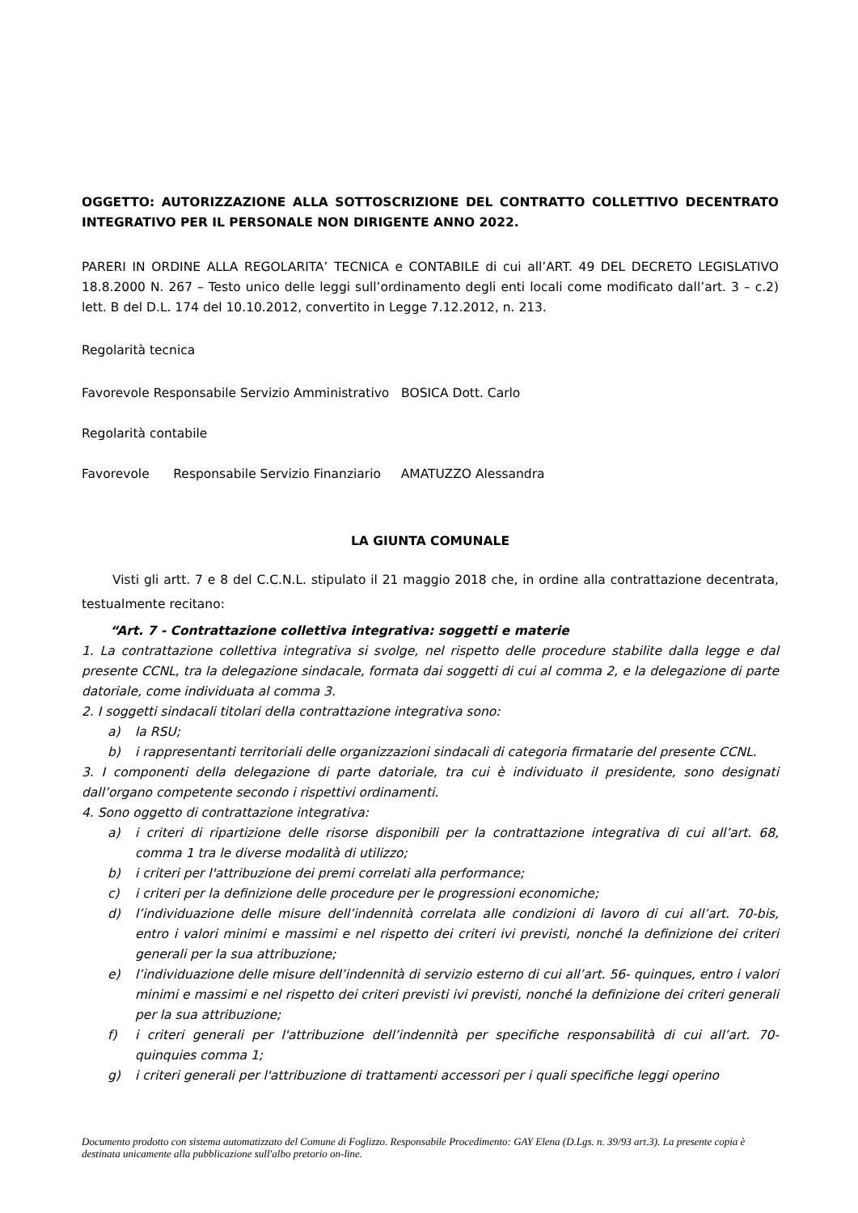OGGETTO: AUTORIZZAZIONE ALLA SOTTOSCRIZIONE DEL CONTRATTO COLLETTIVO DECENTRATO INTEGRATIVO PER IL PERSONALE NON DIRIGENTE ANNO 2022.
PARERI IN ORDINE ALLA REGOLARITA’ TECNICA e CONTABILE di cui all’ART. 49 DEL DECRETO LEGISLATIVO 18.8.2000 N. 267 – Testo unico delle leggi sull’ordinamento degli enti locali come modificato dall’art. 3 – c.2) lett. B del D.L. 174 del 10.10.2012, convertito in Legge 7.12.2012, n. 213.
Regolarità tecnica
Favorevole Responsabile Servizio Amministrativo BOSICA Dott. Carlo
Regolarità contabile
Favorevole Responsabile Servizio Finanziario AMATUZZO Alessandra
LA GIUNTA COMUNALE
Visti gli artt. 7 e 8 del C.C.N.L. stipulato il 21 maggio 2018 che, in ordine alla contrattazione decentrata, testualmente recitano:
“Art. 7 - Contrattazione collettiva integrativa: soggetti e materie
1. La contrattazione collettiva integrativa si svolge, nel rispetto delle procedure stabilite dalla legge e dal presente CCNL, tra la delegazione sindacale, formata dai soggetti di cui al comma 2, e la delegazione di parte datoriale, come individuata al comma 3.
2. I soggetti sindacali titolari della contrattazione integrativa sono:
a) la RSU;
b) i rappresentanti territoriali delle organizzazioni sindacali di categoria firmatarie del presente CCNL.
3. I componenti della delegazione di parte datoriale, tra cui è individuato il presidente, sono designati dall’organo competente secondo i rispettivi ordinamenti.
4. Sono oggetto di contrattazione integrativa:
a) i criteri di ripartizione delle risorse disponibili per la contrattazione integrativa di cui all’art. 68, comma 1 tra le diverse modalità di utilizzo;
b) i criteri per l'attribuzione dei premi correlati alla performance;
c) i criteri per la definizione delle procedure per le progressioni economiche;
d) l’individuazione delle misure dell’indennità correlata alle condizioni di lavoro di cui all’art. 70-bis, entro i valori minimi e massimi e nel rispetto dei criteri ivi previsti, nonché la definizione dei criteri generali per la sua attribuzione;
e) l’individuazione delle misure dell’indennità di servizio esterno di cui all’art. 56- quinques, entro i valori minimi e massimi e nel rispetto dei criteri previsti ivi previsti, nonché la definizione dei criteri generali per la sua attribuzione;
f) i criteri generali per l'attribuzione dell’indennità per specifiche responsabilità di cui all’art. 70-quinquies comma 1;
g) i criteri generali per l'attribuzione di trattamenti accessori per i quali specifiche leggi operino
Documento prodotto con sistema automatizzato del Comune di Foglizzo. Responsabile Procedimento: GAY Elena (D.Lgs. n. 39/93 art.3). La presente copia è destinata unicamente alla pubblicazione sull'albo pretorio on-line.